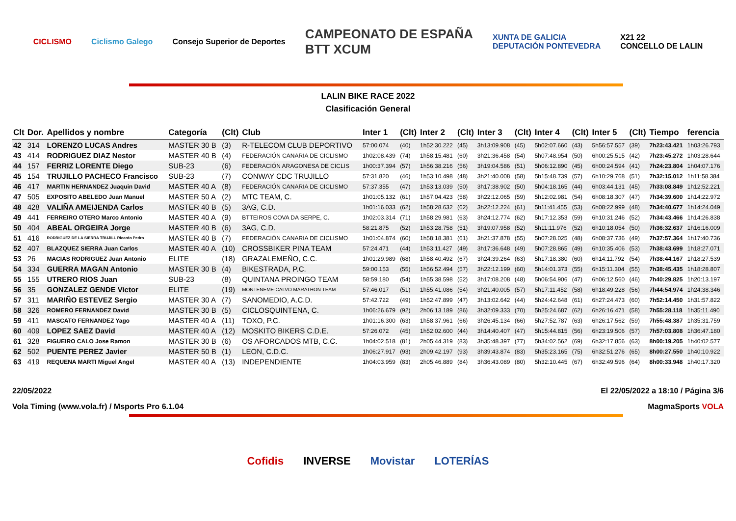CICLISMO Ciclismo Galego Consejo Superior de Deportes CAMPEONATO DE ESPAÑA
BTT XCUM XUNTA DE GALICIA
DEPUTACIÓN PONTEVEDRA X21 22
CONCELLO DE LALIN
LALIN BIKE RACE 2022
Clasificación General
| Clt | Dor. | Apellidos y nombre | Categoría | (Clt) | Club | Inter 1 | (Clt) | Inter 2 | (Clt) | Inter 3 | (Clt) | Inter 4 | (Clt) | Inter 5 | (Clt) | Tiempo | ferencia |
| --- | --- | --- | --- | --- | --- | --- | --- | --- | --- | --- | --- | --- | --- | --- | --- | --- | --- |
| 42 | 314 | LORENZO LUCAS Andres | MASTER 30 B | (3) | R-TELECOM CLUB DEPORTIVO | 57:00.074 | (40) | 1h52:30.222 | (45) | 3h13:09.908 | (45) | 5h02:07.660 | (43) | 5h56:57.557 | (39) | 7h23:43.421 | 1h03:26.793 |
| 43 | 414 | RODRIGUEZ DIAZ Nestor | MASTER 40 B | (4) | FEDERACIÓN CANARIA DE CICLISMO | 1h02:08.439 | (74) | 1h58:15.481 | (60) | 3h21:36.458 | (54) | 5h07:48.954 | (50) | 6h00:25.515 | (42) | 7h23:45.272 | 1h03:28.644 |
| 44 | 157 | FERRIZ LORENTE Diego | SUB-23 | (6) | FEDERACIÓN ARAGONESA DE CICLIS | 1h00:37.394 | (57) | 1h56:38.216 | (56) | 3h19:04.586 | (51) | 5h06:12.890 | (45) | 6h00:24.594 | (41) | 7h24:23.804 | 1h04:07.176 |
| 45 | 154 | TRUJILLO PACHECO Francisco | SUB-23 | (7) | CONWAY CDC TRUJILLO | 57:31.820 | (46) | 1h53:10.498 | (48) | 3h21:40.008 | (58) | 5h15:48.739 | (57) | 6h10:29.768 | (51) | 7h32:15.012 | 1h11:58.384 |
| 46 | 417 | MARTIN HERNANDEZ Juaquin David | MASTER 40 A | (8) | FEDERACIÓN CANARIA DE CICLISMO | 57:37.355 | (47) | 1h53:13.039 | (50) | 3h17:38.902 | (50) | 5h04:18.165 | (44) | 6h03:44.131 | (45) | 7h33:08.849 | 1h12:52.221 |
| 47 | 505 | EXPOSITO ABELEDO Juan Manuel | MASTER 50 A | (2) | MTC TEAM, C. | 1h01:05.132 | (61) | 1h57:04.423 | (58) | 3h22:12.065 | (59) | 5h12:02.981 | (54) | 6h08:18.307 | (47) | 7h34:39.600 | 1h14:22.972 |
| 48 | 428 | VALIÑA AMEIJENDA Carlos | MASTER 40 B | (5) | 3AG, C.D. | 1h01:16.033 | (62) | 1h58:28.632 | (62) | 3h22:12.224 | (61) | 5h11:41.455 | (53) | 6h08:22.999 | (48) | 7h34:40.677 | 1h14:24.049 |
| 49 | 441 | FERREIRO OTERO Marco Antonio | MASTER 40 A | (9) | BTTEIROS COVA DA SERPE, C. | 1h02:03.314 | (71) | 1h58:29.981 | (63) | 3h24:12.774 | (62) | 5h17:12.353 | (59) | 6h10:31.246 | (52) | 7h34:43.466 | 1h14:26.838 |
| 50 | 404 | ABEAL ORGEIRA Jorge | MASTER 40 B | (6) | 3AG, C.D. | 58:21.875 | (52) | 1h53:28.758 | (51) | 3h19:07.958 | (52) | 5h11:11.976 | (52) | 6h10:18.054 | (50) | 7h36:32.637 | 1h16:16.009 |
| 51 | 416 | RODRIGUEZ DE LA SIERRA TRUJILL Ricardo Pedro | MASTER 40 B | (7) | FEDERACIÓN CANARIA DE CICLISMO | 1h01:04.874 | (60) | 1h58:18.381 | (61) | 3h21:37.878 | (55) | 5h07:28.025 | (48) | 6h08:37.736 | (49) | 7h37:57.364 | 1h17:40.736 |
| 52 | 407 | BLAZQUEZ SIERRA Juan Carlos | MASTER 40 A | (10) | CROSSBIKER PINA TEAM | 57:24.471 | (44) | 1h53:11.427 | (49) | 3h17:36.648 | (49) | 5h07:28.865 | (49) | 6h10:35.406 | (53) | 7h38:43.699 | 1h18:27.071 |
| 53 | 26 | MACIAS RODRIGUEZ Juan Antonio | ELITE | (18) | GRAZALEMEÑO, C.C. | 1h01:29.989 | (68) | 1h58:40.492 | (67) | 3h24:39.264 | (63) | 5h17:18.380 | (60) | 6h14:11.792 | (54) | 7h38:44.167 | 1h18:27.539 |
| 54 | 334 | GUERRA MAGAN Antonio | MASTER 30 B | (4) | BIKESTRADA, P.C. | 59:00.153 | (55) | 1h56:52.494 | (57) | 3h22:12.199 | (60) | 5h14:01.373 | (55) | 6h15:11.304 | (55) | 7h38:45.435 | 1h18:28.807 |
| 55 | 155 | UTRERO RIOS Juan | SUB-23 | (8) | QUINTANA PROINGO TEAM | 58:59.180 | (54) | 1h55:38.598 | (52) | 3h17:08.208 | (48) | 5h06:54.906 | (47) | 6h06:12.560 | (46) | 7h40:29.825 | 1h20:13.197 |
| 56 | 35 | GONZALEZ GENDE Victor | ELITE | (19) | MONTENEME-CALVO MARATHON TEAM | 57:46.017 | (51) | 1h55:41.086 | (54) | 3h21:40.005 | (57) | 5h17:11.452 | (58) | 6h18:49.228 | (56) | 7h44:54.974 | 1h24:38.346 |
| 57 | 311 | MARIÑO ESTEVEZ Sergio | MASTER 30 A | (7) | SANOMEDIO, A.C.D. | 57:42.722 | (49) | 1h52:47.899 | (47) | 3h13:02.642 | (44) | 5h24:42.648 | (61) | 6h27:24.473 | (60) | 7h52:14.450 | 1h31:57.822 |
| 58 | 326 | ROMERO FERNANDEZ David | MASTER 30 B | (5) | CICLOSQUINTENA, C. | 1h06:26.679 | (92) | 2h06:13.189 | (86) | 3h32:09.333 | (70) | 5h25:24.687 | (62) | 6h26:16.471 | (58) | 7h55:28.118 | 1h35:11.490 |
| 59 | 411 | MASCATO FERNANDEZ Yago | MASTER 40 A | (11) | TOXO, P.C. | 1h01:16.300 | (63) | 1h58:37.961 | (66) | 3h26:45.134 | (66) | 5h27:52.787 | (63) | 6h26:17.562 | (59) | 7h55:48.387 | 1h35:31.759 |
| 60 | 409 | LOPEZ SAEZ David | MASTER 40 A | (12) | MOSKITO BIKERS C.D.E. | 57:26.072 | (45) | 1h52:02.600 | (44) | 3h14:40.407 | (47) | 5h15:44.815 | (56) | 6h23:19.506 | (57) | 7h57:03.808 | 1h36:47.180 |
| 61 | 328 | FIGUEIRO CALO Jose Ramon | MASTER 30 B | (6) | OS AFORCADOS MTB, C.C. | 1h04:02.518 | (81) | 2h05:44.319 | (83) | 3h35:48.397 | (77) | 5h34:02.562 | (69) | 6h32:17.856 | (63) | 8h00:19.205 | 1h40:02.577 |
| 62 | 502 | PUENTE PEREZ Javier | MASTER 50 B | (1) | LEON, C.D.C. | 1h06:27.917 | (93) | 2h09:42.197 | (93) | 3h39:43.874 | (83) | 5h35:23.165 | (75) | 6h32:51.276 | (65) | 8h00:27.550 | 1h40:10.922 |
| 63 | 419 | REQUENA MARTI Miguel Angel | MASTER 40 A | (13) | INDEPENDIENTE | 1h04:03.959 | (83) | 2h05:46.889 | (84) | 3h36:43.089 | (80) | 5h32:10.445 | (67) | 6h32:49.596 | (64) | 8h00:33.948 | 1h40:17.320 |
22/05/2022 El 22/05/2022 a 18:10 / Página 3/6
Vola Timing (www.vola.fr) / Msports Pro 6.1.04 MagmaSports VOLA
Cofidis INVERSE Movistar LOTERÍAS